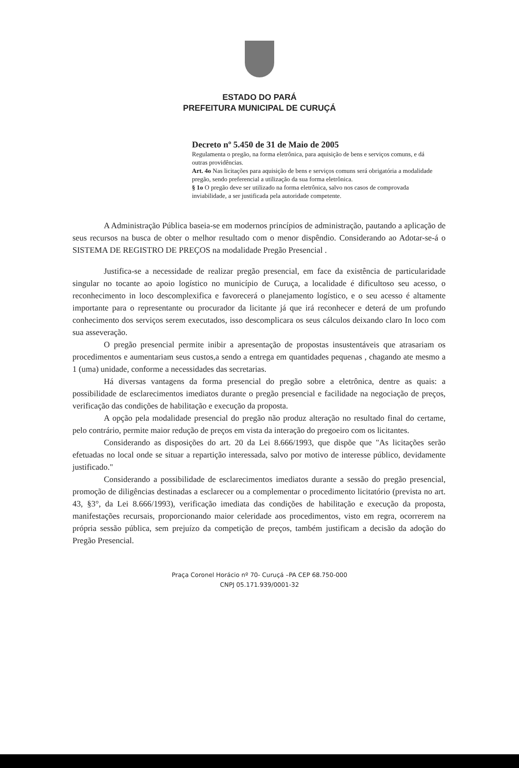ESTADO DO PARÁ
PREFEITURA MUNICIPAL DE CURUÇÁ
Decreto nº 5.450 de 31 de Maio de 2005
Regulamenta o pregão, na forma eletrônica, para aquisição de bens e serviços comuns, e dá outras providências.
Art. 4o Nas licitações para aquisição de bens e serviços comuns será obrigatória a modalidade pregão, sendo preferencial a utilização da sua forma eletrônica.
§ 1o O pregão deve ser utilizado na forma eletrônica, salvo nos casos de comprovada inviabilidade, a ser justificada pela autoridade competente.
A Administração Pública baseia-se em modernos princípios de administração, pautando a aplicação de seus recursos na busca de obter o melhor resultado com o menor dispêndio. Considerando ao Adotar-se-á o SISTEMA DE REGISTRO DE PREÇOS na modalidade Pregão Presencial .
Justifica-se a necessidade de realizar pregão presencial, em face da existência de particularidade singular no tocante ao apoio logístico no município de Curuça, a localidade é dificultoso seu acesso, o reconhecimento in loco descomplexifica e favorecerá o planejamento logístico, e o seu acesso é altamente importante para o representante ou procurador da licitante já que irá reconhecer e deterá de um profundo conhecimento dos serviços serem executados, isso descomplicara os seus cálculos deixando claro In loco com sua asseveração.
O pregão presencial permite inibir a apresentação de propostas insustentáveis que atrasariam os procedimentos e aumentariam seus custos,a sendo a entrega em quantidades pequenas , chagando ate mesmo a 1 (uma) unidade, conforme a necessidades das secretarias.
Há diversas vantagens da forma presencial do pregão sobre a eletrônica, dentre as quais: a possibilidade de esclarecimentos imediatos durante o pregão presencial e facilidade na negociação de preços, verificação das condições de habilitação e execução da proposta.
A opção pela modalidade presencial do pregão não produz alteração no resultado final do certame, pelo contrário, permite maior redução de preços em vista da interação do pregoeiro com os licitantes.
Considerando as disposições do art. 20 da Lei 8.666/1993, que dispõe que "As licitações serão efetuadas no local onde se situar a repartição interessada, salvo por motivo de interesse público, devidamente justificado."
Considerando a possibilidade de esclarecimentos imediatos durante a sessão do pregão presencial, promoção de diligências destinadas a esclarecer ou a complementar o procedimento licitatório (prevista no art. 43, §3°, da Lei 8.666/1993), verificação imediata das condições de habilitação e execução da proposta, manifestações recursais, proporcionando maior celeridade aos procedimentos, visto em regra, ocorrerem na própria sessão pública, sem prejuízo da competição de preços, também justificam a decisão da adoção do Pregão Presencial.
Praça Coronel Horácio nº 70- Curuçá –PA CEP 68.750-000
CNPJ 05.171.939/0001-32